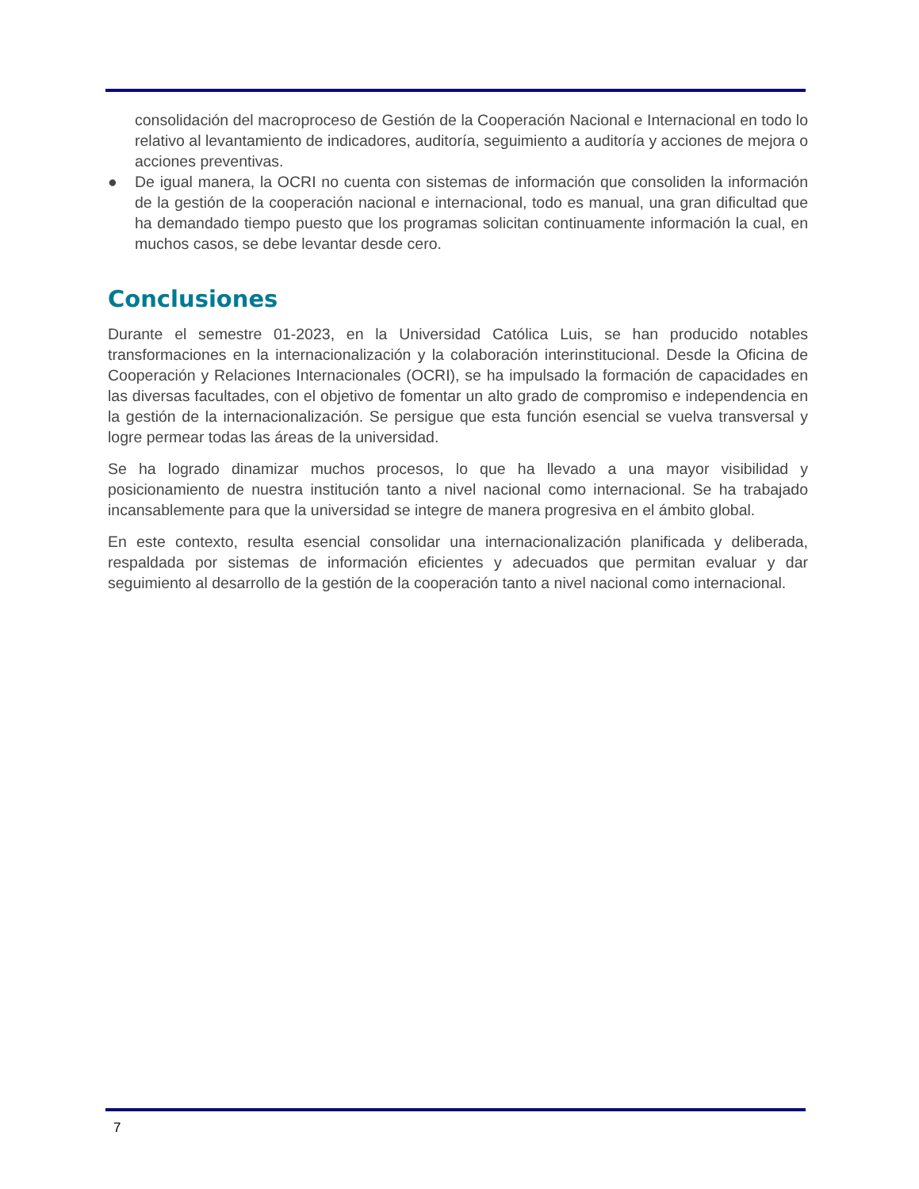consolidación del macroproceso de Gestión de la Cooperación Nacional e Internacional en todo lo relativo al levantamiento de indicadores, auditoría, seguimiento a auditoría y acciones de mejora o acciones preventivas.
● De igual manera, la OCRI no cuenta con sistemas de información que consoliden la información de la gestión de la cooperación nacional e internacional, todo es manual, una gran dificultad que ha demandado tiempo puesto que los programas solicitan continuamente información la cual, en muchos casos, se debe levantar desde cero.
Conclusiones
Durante el semestre 01-2023, en la Universidad Católica Luis, se han producido notables transformaciones en la internacionalización y la colaboración interinstitucional. Desde la Oficina de Cooperación y Relaciones Internacionales (OCRI), se ha impulsado la formación de capacidades en las diversas facultades, con el objetivo de fomentar un alto grado de compromiso e independencia en la gestión de la internacionalización. Se persigue que esta función esencial se vuelva transversal y logre permear todas las áreas de la universidad.
Se ha logrado dinamizar muchos procesos, lo que ha llevado a una mayor visibilidad y posicionamiento de nuestra institución tanto a nivel nacional como internacional. Se ha trabajado incansablemente para que la universidad se integre de manera progresiva en el ámbito global.
En este contexto, resulta esencial consolidar una internacionalización planificada y deliberada, respaldada por sistemas de información eficientes y adecuados que permitan evaluar y dar seguimiento al desarrollo de la gestión de la cooperación tanto a nivel nacional como internacional.
7